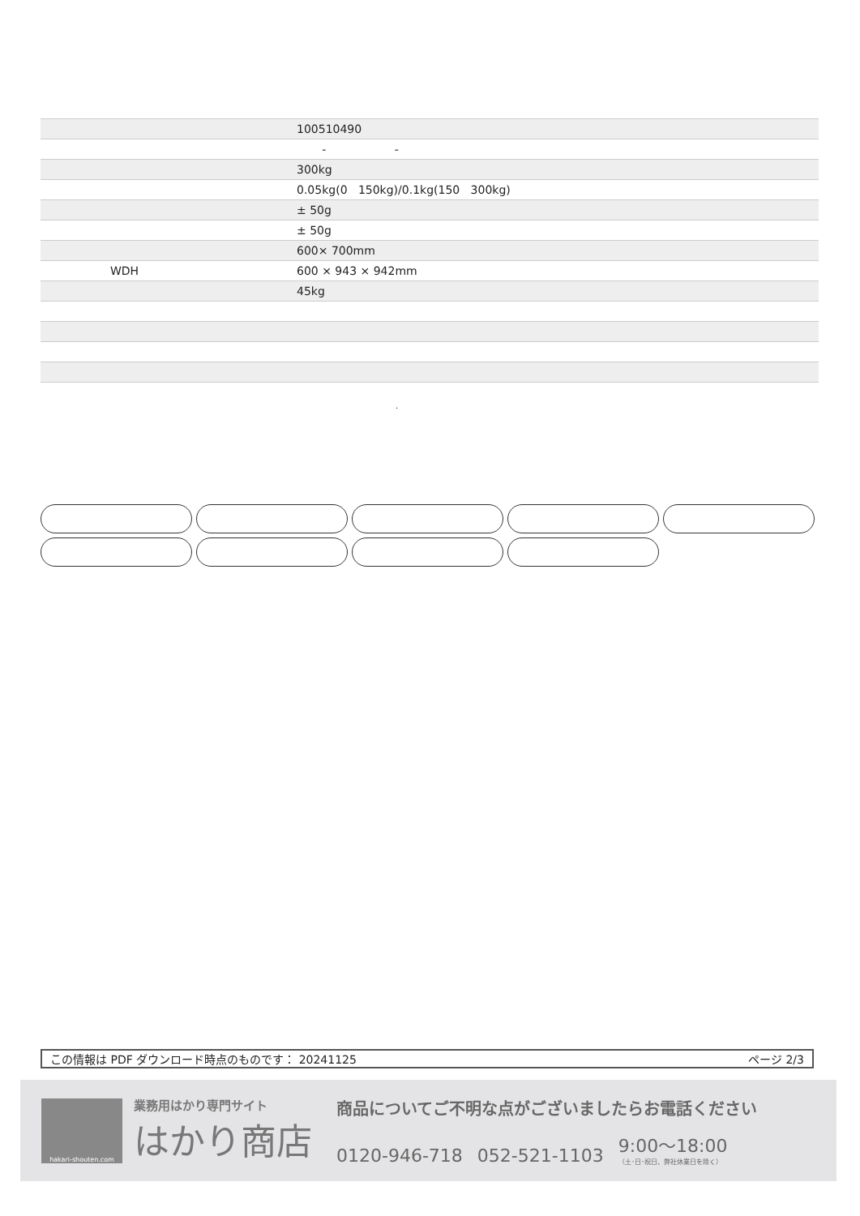| | 100510490 |
| | - - |
| | 300kg |
| | 0.05kg(0 150kg)/0.1kg(150 300kg) |
| | ± 50g |
| | ± 50g |
| | 600× 700mm |
| WDH | 600 × 943 × 942mm |
| | 45kg |
.
この情報は PDF ダウンロード時点のものです： 20241125 ページ 2/3
hakari-shouten.com
業務用はかり専門サイト
はかり商店
商品についてご不明な点がございましたらお電話ください
0120-946-718 052-521-1103 9:00〜18:00
（土･日･祝日、弊社休業日を除く）